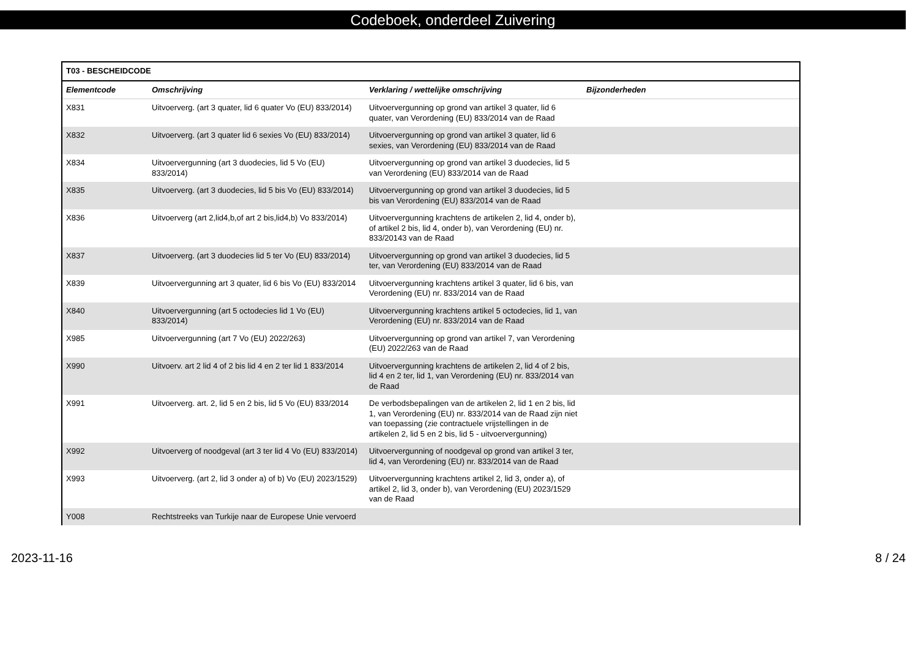Codeboek, onderdeel Zuivering
| T03 - BESCHEIDCODE | | | |
| --- | --- | --- | --- |
| Elementcode | Omschrijving | Verklaring / wettelijke omschrijving | Bijzonderheden |
| X831 | Uitvoerverg. (art 3 quater, lid 6 quater Vo (EU) 833/2014) | Uitvoervergunning op grond van artikel 3 quater, lid 6 quater, van Verordening (EU) 833/2014 van de Raad | |
| X832 | Uitvoerverg. (art 3 quater lid 6 sexies Vo (EU) 833/2014) | Uitvoervergunning op grond van artikel 3 quater, lid 6 sexies, van Verordening (EU) 833/2014 van de Raad | |
| X834 | Uitvoervergunning (art 3 duodecies, lid 5 Vo (EU) 833/2014) | Uitvoervergunning op grond van artikel 3 duodecies, lid 5 van Verordening (EU) 833/2014 van de Raad | |
| X835 | Uitvoerverg. (art 3 duodecies, lid 5 bis Vo (EU) 833/2014) | Uitvoervergunning op grond van artikel 3 duodecies, lid 5 bis van Verordening (EU) 833/2014 van de Raad | |
| X836 | Uitvoerverg (art 2,lid4,b,of art 2 bis,lid4,b) Vo 833/2014) | Uitvoervergunning krachtens de artikelen 2, lid 4, onder b), of artikel 2 bis, lid 4, onder b), van Verordening (EU) nr. 833/20143 van de Raad | |
| X837 | Uitvoerverg. (art 3 duodecies lid 5 ter Vo (EU) 833/2014) | Uitvoervergunning op grond van artikel 3 duodecies, lid 5 ter, van Verordening (EU) 833/2014 van de Raad | |
| X839 | Uitvoervergunning art 3 quater, lid 6 bis Vo (EU) 833/2014 | Uitvoervergunning krachtens artikel 3 quater, lid 6 bis, van Verordening (EU) nr. 833/2014 van de Raad | |
| X840 | Uitvoervergunning (art 5 octodecies lid 1 Vo (EU) 833/2014) | Uitvoervergunning krachtens artikel 5 octodecies, lid 1, van Verordening (EU) nr. 833/2014 van de Raad | |
| X985 | Uitvoervergunning (art 7 Vo (EU) 2022/263) | Uitvoervergunning op grond van artikel 7, van Verordening (EU) 2022/263 van de Raad | |
| X990 | Uitvoerv. art 2 lid 4 of 2 bis lid 4 en 2 ter lid 1 833/2014 | Uitvoervergunning krachtens de artikelen 2, lid 4 of 2 bis, lid 4 en 2 ter, lid 1, van Verordening (EU) nr. 833/2014 van de Raad | |
| X991 | Uitvoerverg. art. 2, lid 5 en 2 bis, lid 5 Vo (EU) 833/2014 | De verbodsbepalingen van de artikelen 2, lid 1 en 2 bis, lid 1, van Verordening (EU) nr. 833/2014 van de Raad zijn niet van toepassing (zie contractuele vrijstellingen in de artikelen 2, lid 5 en 2 bis, lid 5 - uitvoervergunning) | |
| X992 | Uitvoerverg of noodgeval (art 3 ter lid 4 Vo (EU) 833/2014) | Uitvoervergunning of noodgeval op grond van artikel 3 ter, lid 4, van Verordening (EU) nr. 833/2014 van de Raad | |
| X993 | Uitvoerverg. (art 2, lid 3 onder a) of b) Vo (EU) 2023/1529) | Uitvoervergunning krachtens artikel 2, lid 3, onder a), of artikel 2, lid 3, onder b), van Verordening (EU) 2023/1529 van de Raad | |
| Y008 | Rechtstreeks van Turkije naar de Europese Unie vervoerd | | |
2023-11-16 8 / 24